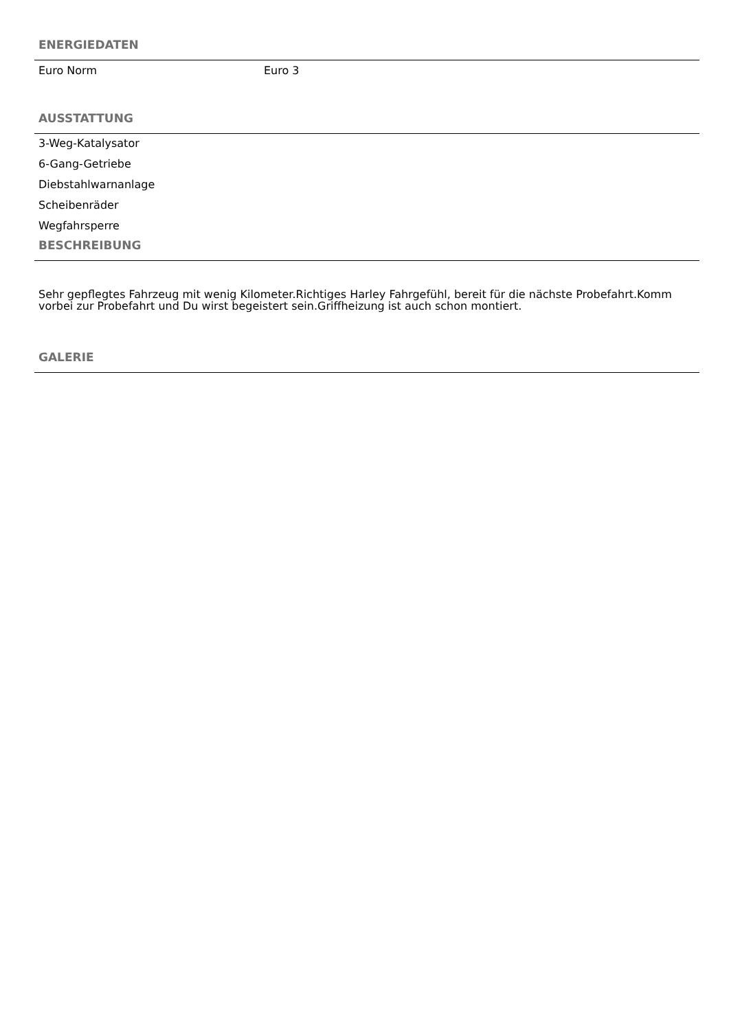ENERGIEDATEN
Euro Norm Euro 3
AUSSTATTUNG
3-Weg-Katalysator
6-Gang-Getriebe
Diebstahlwarnanlage
Scheibenräder
Wegfahrsperre
BESCHREIBUNG
Sehr gepflegtes Fahrzeug mit wenig Kilometer.Richtiges Harley Fahrgefühl, bereit für die nächste Probefahrt.Komm vorbei zur Probefahrt und Du wirst begeistert sein.Griffheizung ist auch schon montiert.
GALERIE